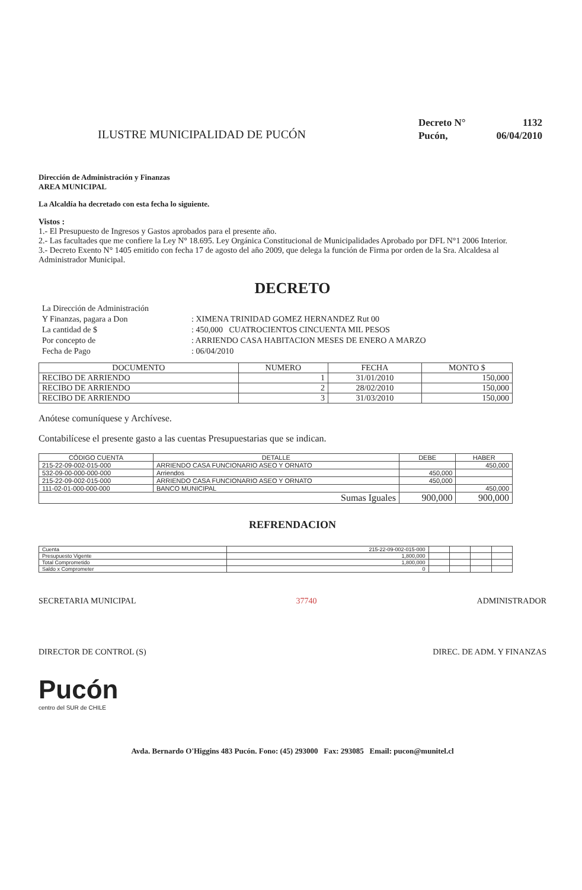ILUSTRE MUNICIPALIDAD DE PUCÓN
| Decreto N° | 1132 |
| Pucón, | 06/04/2010 |
Dirección de Administración y Finanzas
AREA MUNICIPAL
La Alcaldía ha decretado con esta fecha lo siguiente.
Vistos :
1.- El Presupuesto de Ingresos y Gastos aprobados para el presente año.
2.- Las facultades que me confiere la Ley N° 18.695. Ley Orgánica Constitucional de Municipalidades Aprobado por DFL N°1 2006 Interior.
3.- Decreto Exento N° 1405 emitido con fecha 17 de agosto del año 2009, que delega la función de Firma por orden de la Sra. Alcaldesa al Administrador Municipal.
DECRETO
| La Dirección de Administración | |
| Y Finanzas, pagara a Don | : XIMENA TRINIDAD GOMEZ HERNANDEZ Rut 00 |
| La cantidad de $ | : 450,000 CUATROCIENTOS CINCUENTA MIL PESOS |
| Por concepto de | : ARRIENDO CASA HABITACION MESES DE ENERO A MARZO |
| Fecha de Pago | : 06/04/2010 |
| DOCUMENTO | NUMERO | FECHA | MONTO $ |
| --- | --- | --- | --- |
| RECIBO DE ARRIENDO | 1 | 31/01/2010 | 150,000 |
| RECIBO DE ARRIENDO | 2 | 28/02/2010 | 150,000 |
| RECIBO DE ARRIENDO | 3 | 31/03/2010 | 150,000 |
Anótese comuníquese y Archívese.
Contabilícese el presente gasto a las cuentas Presupuestarias que se indican.
| CÓDIGO CUENTA | DETALLE | DEBE | HABER |
| --- | --- | --- | --- |
| 215-22-09-002-015-000 | ARRIENDO CASA FUNCIONARIO ASEO Y ORNATO | | 450,000 |
| 532-09-00-000-000-000 | Arriendos | 450,000 | |
| 215-22-09-002-015-000 | ARRIENDO CASA FUNCIONARIO ASEO Y ORNATO | 450,000 | |
| 111-02-01-000-000-000 | BANCO MUNICIPAL | | 450,000 |
| Sumas Iguales | | 900,000 | 900,000 |
REFRENDACION
| Cuenta | 215-22-09-002-015-000 | | | | |
| Presupuesto Vigente | 1,800,000 | | | | |
| Total Comprometido | 1,800,000 | | | | |
| Saldo x Comprometer | 0 | | | | |
SECRETARIA MUNICIPAL 37740 ADMINISTRADOR
DIRECTOR DE CONTROL (S) DIREC. DE ADM. Y FINANZAS
Pucón
centro del SUR de CHILE
Avda. Bernardo O'Higgins 483 Pucón. Fono: (45) 293000 Fax: 293085 Email: pucon@munitel.cl